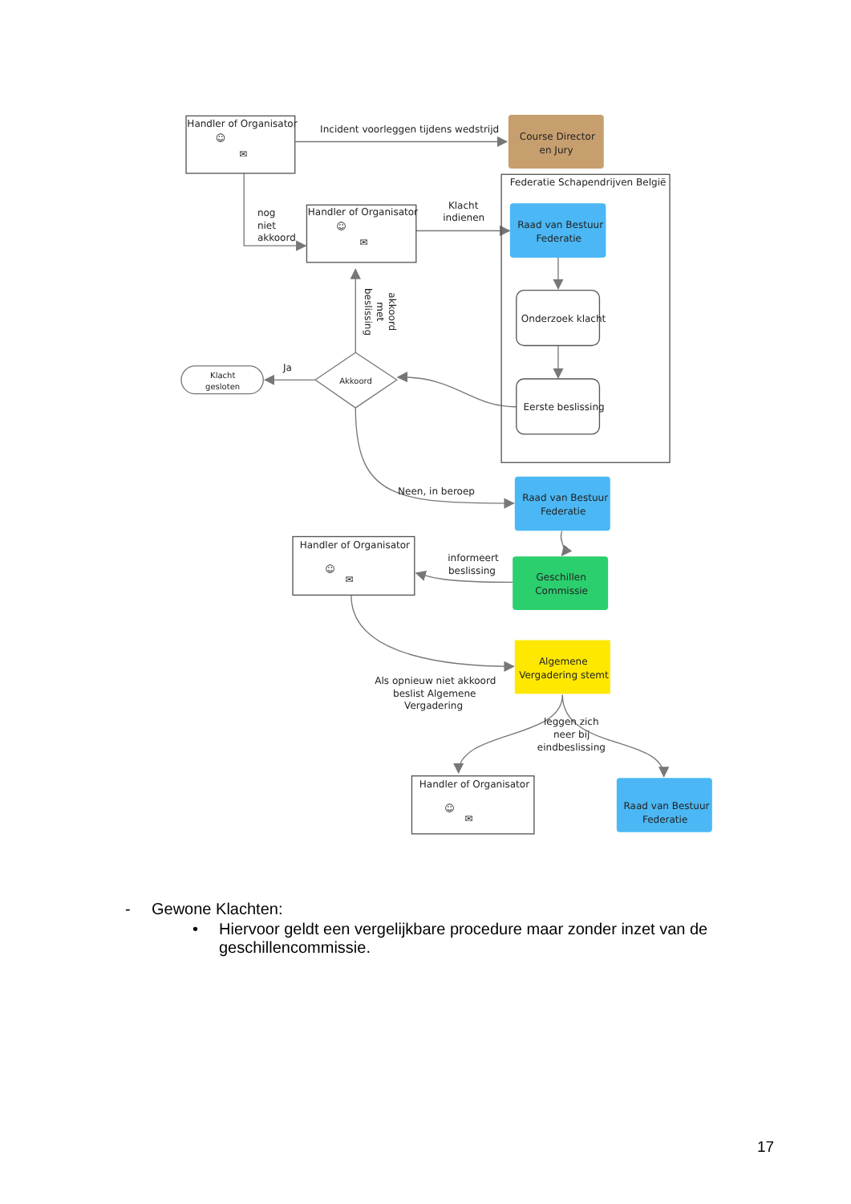Handler of Organisator
☺
✉
Incident voorleggen tijdens wedstrijd
Course Director
en Jury
Federatie Schapendrijven België
nog
niet
akkoord
Handler of Organisator
☺
✉
Klacht
indienen
Raad van Bestuur
Federatie
Onderzoek klacht
akkoord
met
beslissing
Ja
Klacht
gesloten
Akkoord
Eerste beslissing
Neen, in beroep
Raad van Bestuur
Federatie
Handler of Organisator
☺
✉
informeert
beslissing
Geschillen
Commissie
Algemene
Vergadering stemt
Als opnieuw niet akkoord
beslist Algemene
Vergadering
leggen zich
neer bij
eindbeslissing
Handler of Organisator
☺
✉
Raad van Bestuur
Federatie
- Gewone Klachten:
• Hiervoor geldt een vergelijkbare procedure maar zonder inzet van de geschillencommissie.
17